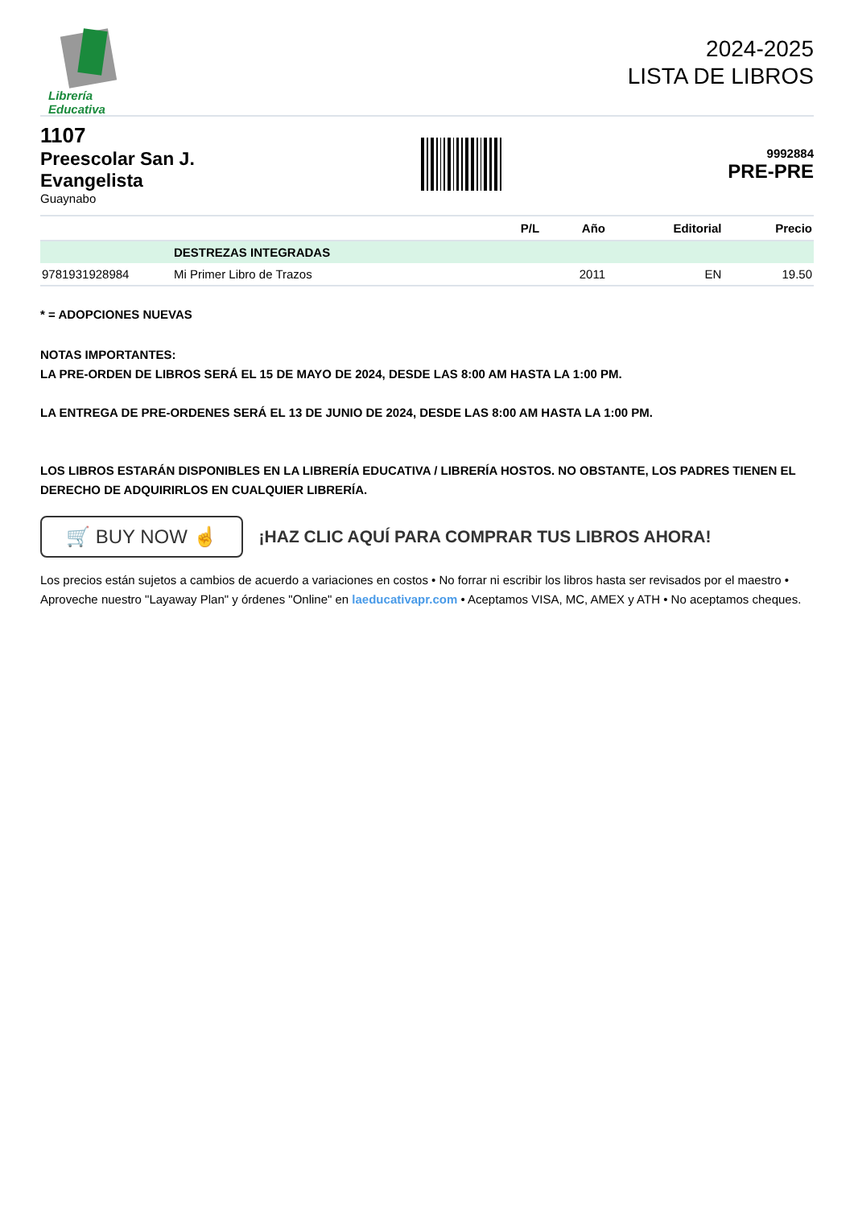Librería Educativa
2024-2025
LISTA DE LIBROS
1107
Preescolar San J.
Evangelista
Guaynabo
9992884
PRE-PRE
| | | P/L | Año | Editorial | Precio |
| --- | --- | --- | --- | --- | --- |
| | DESTREZAS INTEGRADAS | | | | |
| 9781931928984 | Mi Primer Libro de Trazos | | 2011 | EN | 19.50 |
* = ADOPCIONES NUEVAS
NOTAS IMPORTANTES:
LA PRE-ORDEN DE LIBROS SERÁ EL 15 DE MAYO DE 2024, DESDE LAS 8:00 AM HASTA LA 1:00 PM.
LA ENTREGA DE PRE-ORDENES SERÁ EL 13 DE JUNIO DE 2024, DESDE LAS 8:00 AM HASTA LA 1:00 PM.
LOS LIBROS ESTARÁN DISPONIBLES EN LA LIBRERÍA EDUCATIVA / LIBRERÍA HOSTOS. NO OBSTANTE, LOS PADRES TIENEN EL DERECHO DE ADQUIRIRLOS EN CUALQUIER LIBRERÍA.
🛒 BUY NOW ☝
¡HAZ CLIC AQUÍ PARA COMPRAR TUS LIBROS AHORA!
Los precios están sujetos a cambios de acuerdo a variaciones en costos • No forrar ni escribir los libros hasta ser revisados por el maestro • Aproveche nuestro "Layaway Plan" y órdenes "Online" en laeducativapr.com • Aceptamos VISA, MC, AMEX y ATH • No aceptamos cheques.